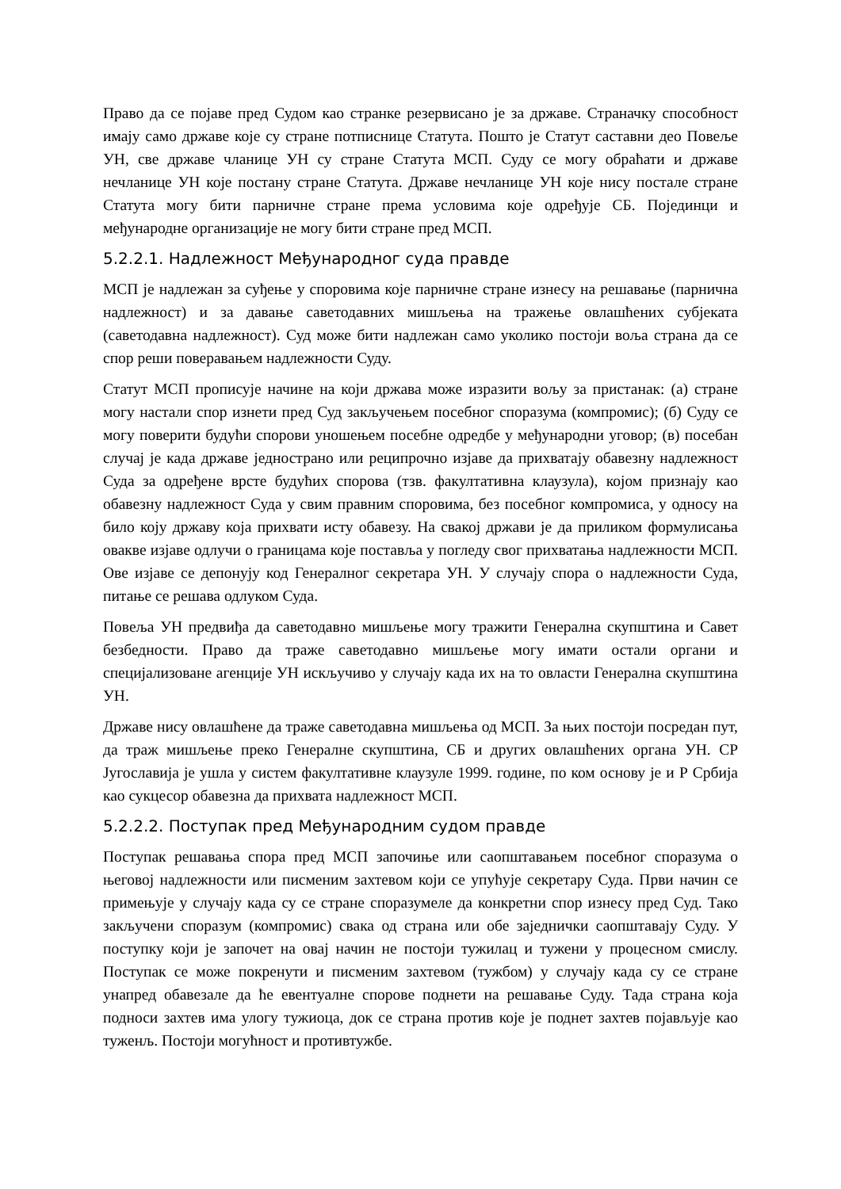Право да се појаве пред Судом као странке резервисано је за државе. Страначку способност имају само државе које су стране потписнице Статута. Пошто је Статут саставни део Повеље УН, све државе чланице УН су стране Статута МСП. Суду се могу обраћати и државе нечланице УН које постану стране Статута. Државе нечланице УН које нису постале стране Статута могу бити парничне стране према условима које одређује СБ. Појединци и међународне организације не могу бити стране пред МСП.
5.2.2.1. Надлежност Међународног суда правде
МСП је надлежан за суђење у споровима које парничне стране изнесу на решавање (парнична надлежност) и за давање саветодавних мишљења на тражење овлашћених субјеката (саветодавна надлежност). Суд може бити надлежан само уколико постоји воља страна да се спор реши поверавањем надлежности Суду.
Статут МСП прописује начине на који држава може изразити вољу за пристанак: (а) стране могу настали спор изнети пред Суд закључењем посебног споразума (компромис); (б) Суду се могу поверити будући спорови уношењем посебне одредбе у међународни уговор; (в) посебан случај је када државе једнострано или реципрочно изјаве да прихватају обавезну надлежност Суда за одређене врсте будућих спорова (тзв. факултативна клаузула), којом признају као обавезну надлежност Суда у свим правним споровима, без посебног компромиса, у односу на било коју државу која прихвати исту обавезу. На свакој држави је да приликом формулисања овакве изјаве одлучи о границама које поставља у погледу свог прихватања надлежности МСП. Ове изјаве се депонују код Генералног секретара УН. У случају спора о надлежности Суда, питање се решава одлуком Суда.
Повеља УН предвиђа да саветодавно мишљење могу тражити Генерална скупштина и Савет безбедности. Право да траже саветодавно мишљење могу имати остали органи и специјализоване агенције УН искључиво у случају када их на то овласти Генерална скупштина УН.
Државе нису овлашћене да траже саветодавна мишљења од МСП. За њих постоји посредан пут, да траж мишљење преко Генералне скупштина, СБ и других овлашћених органа УН. СР Југославија је ушла у систем факултативне клаузуле 1999. године, по ком основу је и Р Србија као сукцесор обавезна да прихвата надлежност МСП.
5.2.2.2. Поступак пред Међународним судом правде
Поступак решавања спора пред МСП започиње или саопштавањем посебног споразума о његовој надлежности или писменим захтевом који се упућује секретару Суда. Први начин се примењује у случају када су се стране споразумеле да конкретни спор изнесу пред Суд. Тако закључени споразум (компромис) свака од страна или обе заједнички саопштавају Суду. У поступку који је започет на овај начин не постоји тужилац и тужени у процесном смислу. Поступак се може покренути и писменим захтевом (тужбом) у случају када су се стране унапред обавезале да ће евентуалне спорове поднети на решавање Суду. Тада страна која подноси захтев има улогу тужиоца, док се страна против које је поднет захтев појављује као туженљ. Постоји могућност и противтужбе.